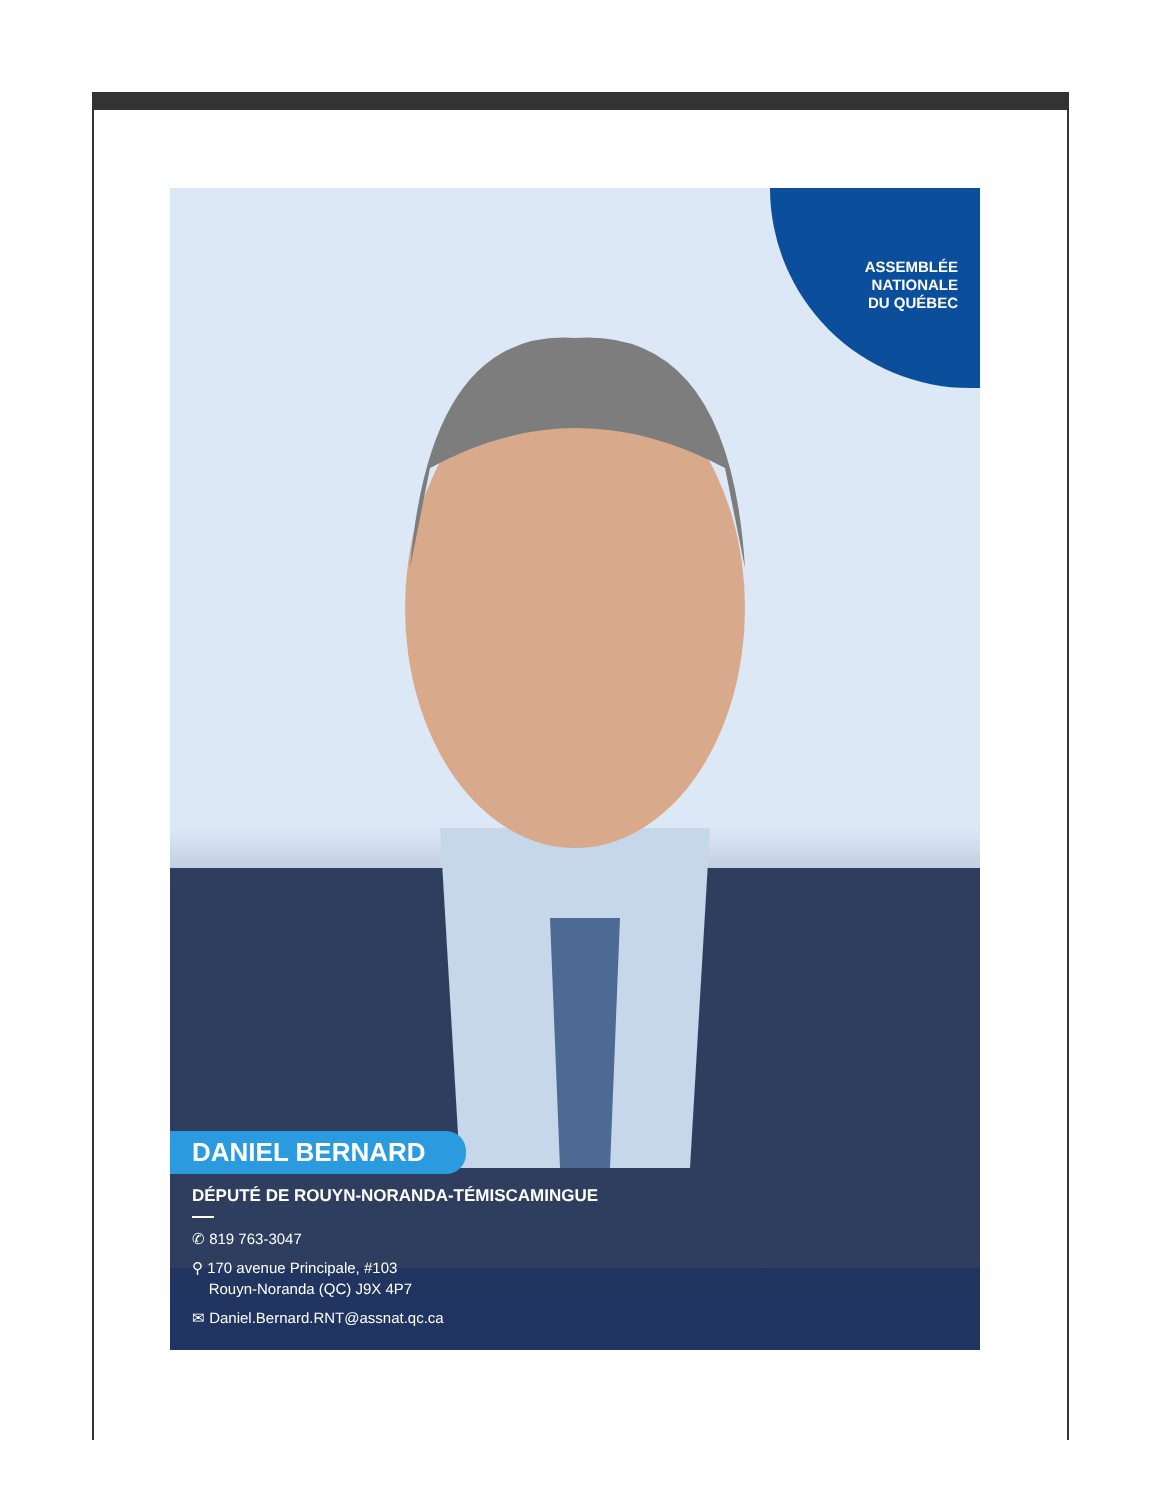ASSEMBLÉE
NATIONALE
DU QUÉBEC
DANIEL BERNARD
DÉPUTÉ DE ROUYN-NORANDA-TÉMISCAMINGUE
✆ 819 763-3047
⚲ 170 avenue Principale, #103
Rouyn-Noranda (QC) J9X 4P7
✉ Daniel.Bernard.RNT@assnat.qc.ca